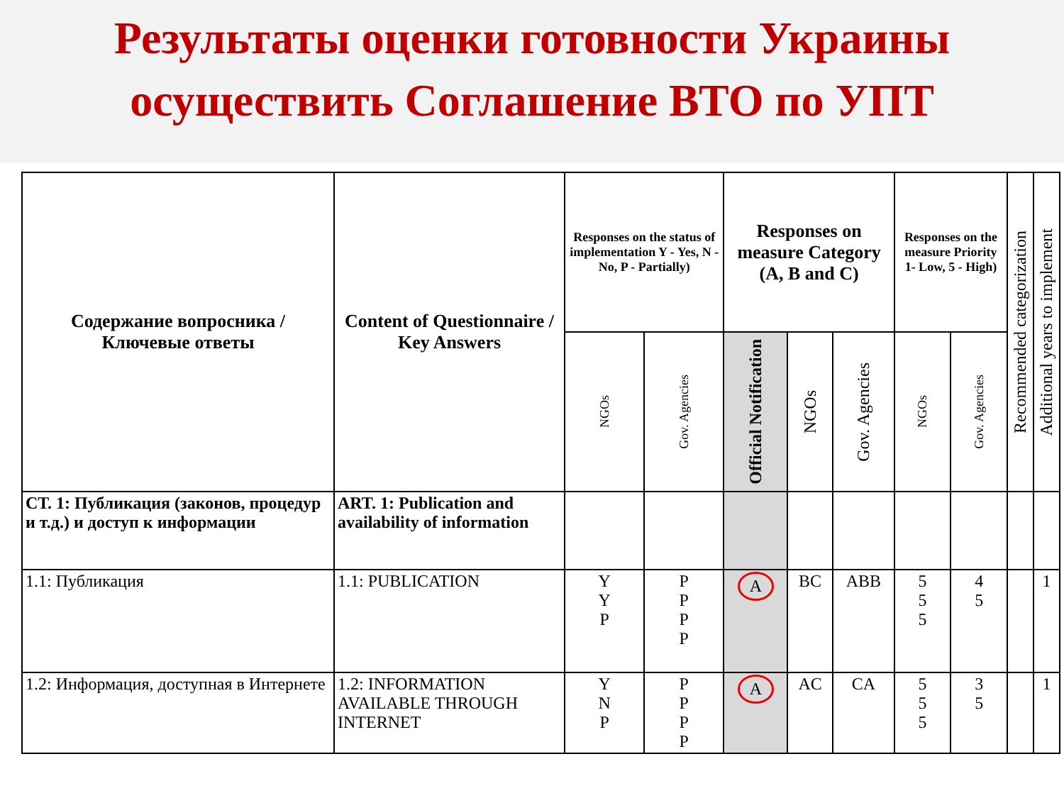Результаты оценки готовности Украины
осуществить Соглашение ВТО по УПТ
| Содержание вопросника / Ключевые ответы | Content of Questionnaire / Key Answers | Responses on the status of implementation Y - Yes, N - No, P - Partially) | | Responses on measure Category (A, B and C) | | | Responses on the measure Priority 1- Low, 5 - High) | | Recommended categorization | Additional years to implement |
| --- | --- | --- | --- | --- | --- | --- | --- | --- | --- | --- |
| | | NGOs | Gov. Agencies | Official Notification | NGOs | Gov. Agencies | NGOs | Gov. Agencies | | |
| СТ. 1: Публикация (законов, процедур и т.д.) и доступ к информации | ART. 1: Publication and availability of information | | | | | | | | | |
| 1.1: Публикация | 1.1: PUBLICATION | Y Y P | P P P P | A | BC | ABB | 5 5 5 | 4 5 | | 1 |
| 1.2: Информация, доступная в Интернете | 1.2: INFORMATION AVAILABLE THROUGH INTERNET | Y N P | P P P P | A | AC | CA | 5 5 5 | 3 5 | | 1 |